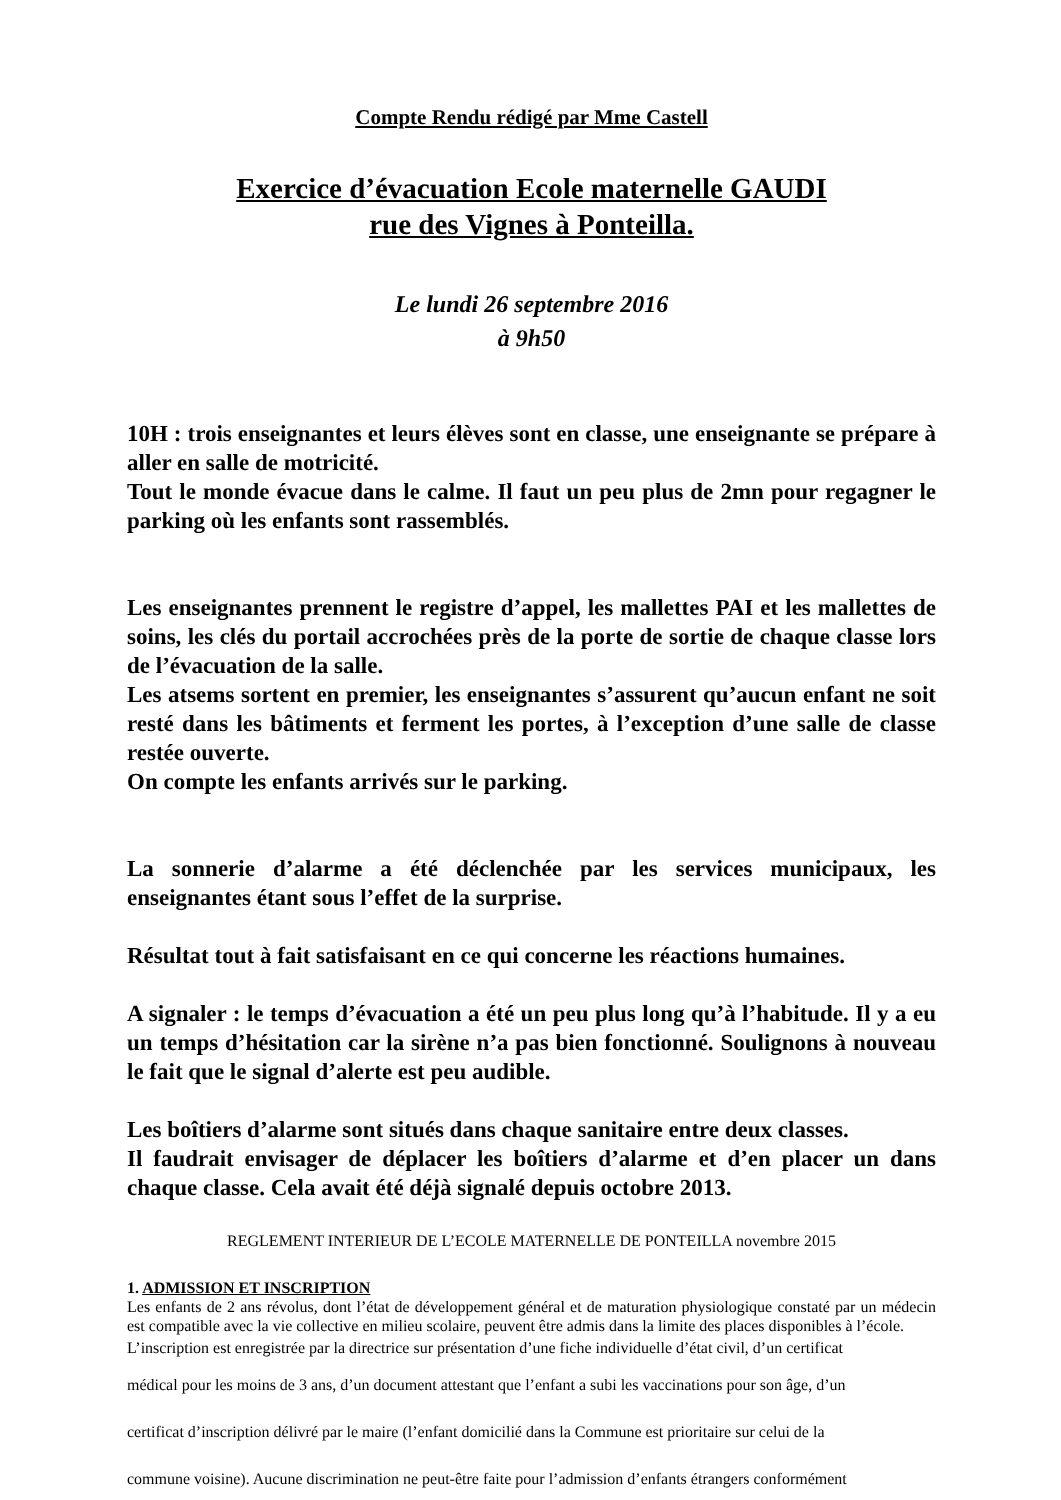Compte Rendu rédigé par Mme Castell
Exercice d’évacuation Ecole maternelle GAUDI
rue des Vignes à Ponteilla.
Le lundi 26 septembre 2016
à 9h50
10H : trois enseignantes et leurs élèves sont en classe, une enseignante se prépare à aller en salle de motricité.
Tout le monde évacue dans le calme. Il faut un peu plus de 2mn pour regagner le parking où les enfants sont rassemblés.
Les enseignantes prennent le registre d’appel, les mallettes PAI et les mallettes de soins, les clés du portail accrochées près de la porte de sortie de chaque classe lors de l’évacuation de la salle.
Les atsems sortent en premier, les enseignantes s’assurent qu’aucun enfant ne soit resté dans les bâtiments et ferment les portes, à l’exception d’une salle de classe restée ouverte.
On compte les enfants arrivés sur le parking.
La sonnerie d’alarme a été déclenchée par les services municipaux, les enseignantes étant sous l’effet de la surprise.
Résultat tout à fait satisfaisant en ce qui concerne les réactions humaines.
A signaler : le temps d’évacuation a été un peu plus long qu’à l’habitude. Il y a eu un temps d’hésitation car la sirène n’a pas bien fonctionné. Soulignons à nouveau le fait que le signal d’alerte est peu audible.
Les boîtiers d’alarme sont situés dans chaque sanitaire entre deux classes.
Il faudrait envisager de déplacer les boîtiers d’alarme et d’en placer un dans chaque classe. Cela avait été déjà signalé depuis octobre 2013.
REGLEMENT INTERIEUR DE L’ECOLE MATERNELLE DE PONTEILLA novembre 2015
1. ADMISSION ET INSCRIPTION
Les enfants de 2 ans révolus, dont l’état de développement général et de maturation physiologique constaté par un médecin est compatible avec la vie collective en milieu scolaire, peuvent être admis dans la limite des places disponibles à l’école.
L’inscription est enregistrée par la directrice sur présentation d’une fiche individuelle d’état civil, d’un certificat
médical pour les moins de 3 ans, d’un document attestant que l’enfant a subi les vaccinations pour son âge, d’un
certificat d’inscription délivré par le maire (l’enfant domicilié dans la Commune est prioritaire sur celui de la
commune voisine). Aucune discrimination ne peut-être faite pour l’admission d’enfants étrangers conformément